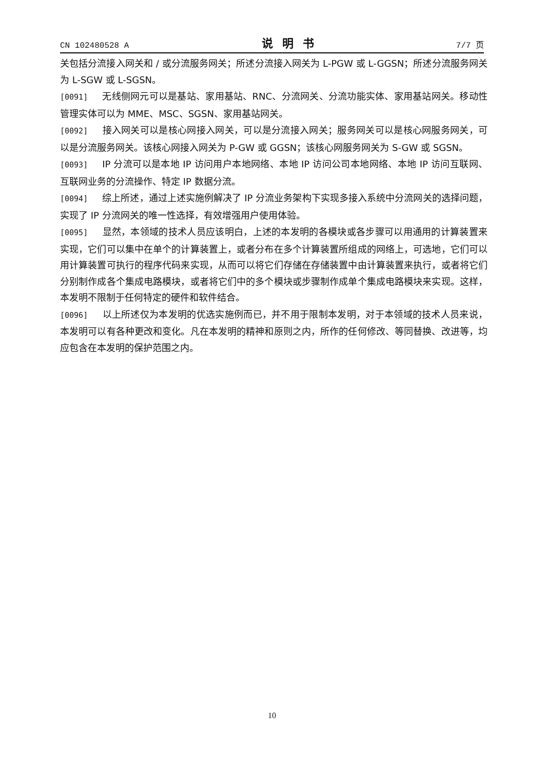CN 102480528 A 说明书 7/7 页
关包括分流接入网关和 / 或分流服务网关；所述分流接入网关为 L-PGW 或 L-GGSN；所述分流服务网关为 L-SGW 或 L-SGSN。
[0091] 无线侧网元可以是基站、家用基站、RNC、分流网关、分流功能实体、家用基站网关。移动性管理实体可以为 MME、MSC、SGSN、家用基站网关。
[0092] 接入网关可以是核心网接入网关，可以是分流接入网关；服务网关可以是核心网服务网关，可以是分流服务网关。该核心网接入网关为 P-GW 或 GGSN；该核心网服务网关为 S-GW 或 SGSN。
[0093] IP 分流可以是本地 IP 访问用户本地网络、本地 IP 访问公司本地网络、本地 IP 访问互联网、互联网业务的分流操作、特定 IP 数据分流。
[0094] 综上所述，通过上述实施例解决了 IP 分流业务架构下实现多接入系统中分流网关的选择问题，实现了 IP 分流网关的唯一性选择，有效增强用户使用体验。
[0095] 显然，本领域的技术人员应该明白，上述的本发明的各模块或各步骤可以用通用的计算装置来实现，它们可以集中在单个的计算装置上，或者分布在多个计算装置所组成的网络上，可选地，它们可以用计算装置可执行的程序代码来实现，从而可以将它们存储在存储装置中由计算装置来执行，或者将它们分别制作成各个集成电路模块，或者将它们中的多个模块或步骤制作成单个集成电路模块来实现。这样，本发明不限制于任何特定的硬件和软件结合。
[0096] 以上所述仅为本发明的优选实施例而已，并不用于限制本发明，对于本领域的技术人员来说，本发明可以有各种更改和变化。凡在本发明的精神和原则之内，所作的任何修改、等同替换、改进等，均应包含在本发明的保护范围之内。
10